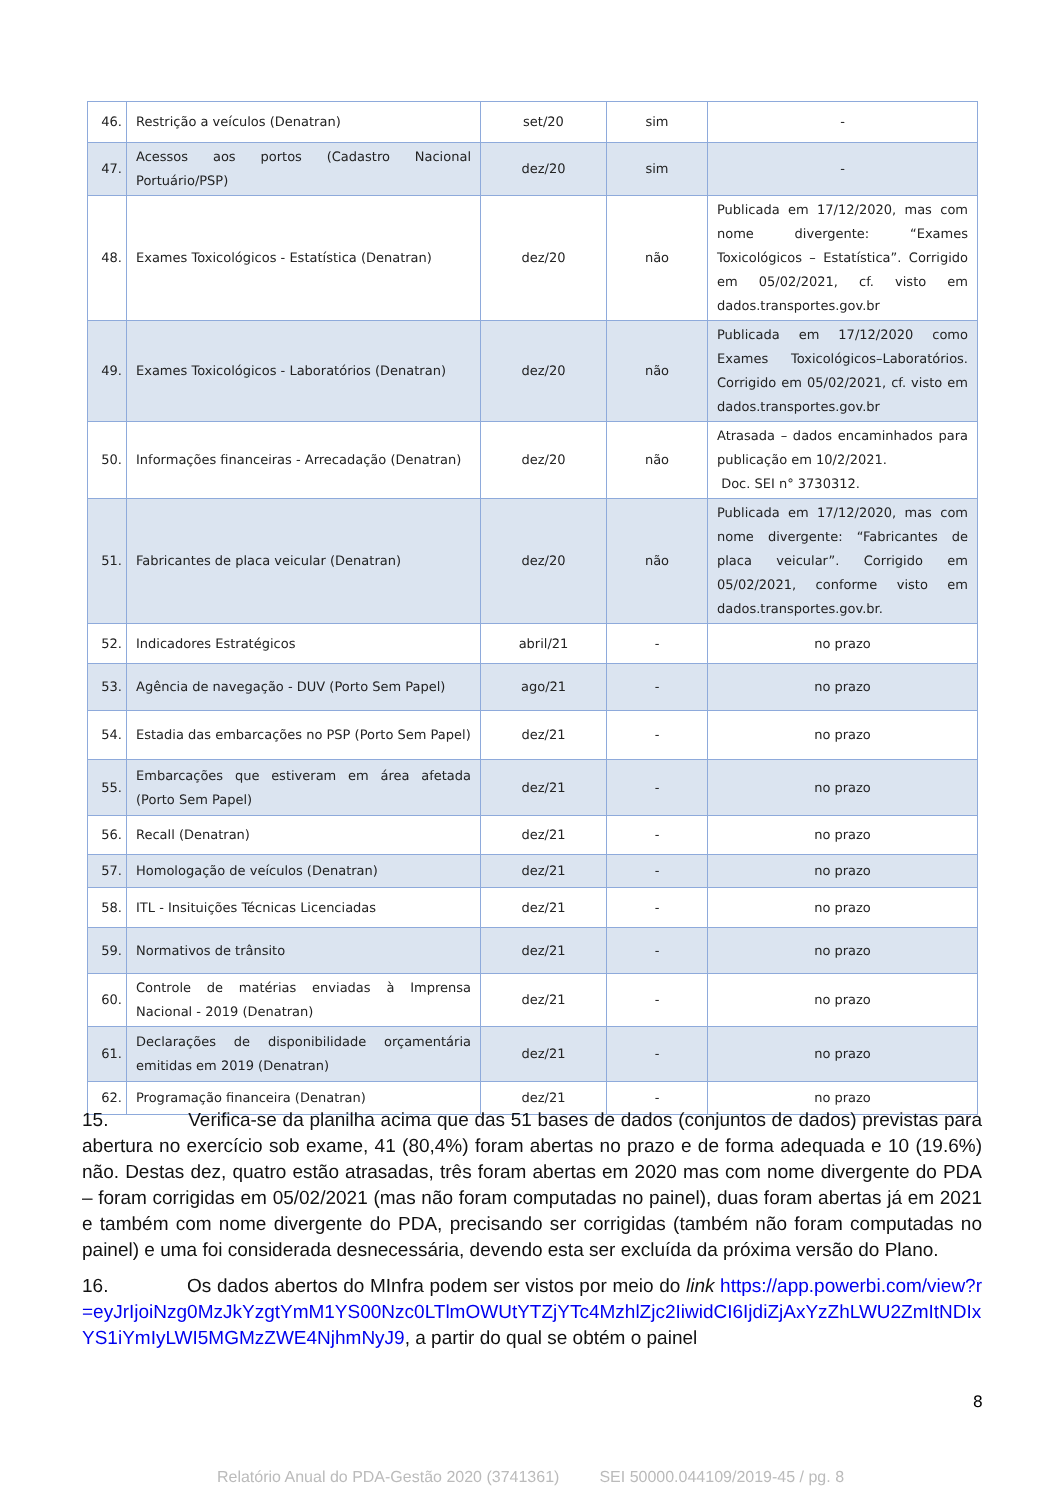| 46. | Restrição a veículos (Denatran) | set/20 | sim | - |
| 47. | Acessos aos portos (Cadastro Nacional Portuário/PSP) | dez/20 | sim | - |
| 48. | Exames Toxicológicos - Estatística (Denatran) | dez/20 | não | Publicada em 17/12/2020, mas com nome divergente: “Exames Toxicológicos – Estatística”. Corrigido em 05/02/2021, cf. visto em dados.transportes.gov.br |
| 49. | Exames Toxicológicos - Laboratórios (Denatran) | dez/20 | não | Publicada em 17/12/2020 como Exames Toxicológicos–Laboratórios. Corrigido em 05/02/2021, cf. visto em dados.transportes.gov.br |
| 50. | Informações financeiras - Arrecadação (Denatran) | dez/20 | não | Atrasada – dados encaminhados para publicação em 10/2/2021. Doc. SEI n° 3730312. |
| 51. | Fabricantes de placa veicular (Denatran) | dez/20 | não | Publicada em 17/12/2020, mas com nome divergente: “Fabricantes de placa veicular”. Corrigido em 05/02/2021, conforme visto em dados.transportes.gov.br. |
| 52. | Indicadores Estratégicos | abril/21 | - | no prazo |
| 53. | Agência de navegação - DUV (Porto Sem Papel) | ago/21 | - | no prazo |
| 54. | Estadia das embarcações no PSP (Porto Sem Papel) | dez/21 | - | no prazo |
| 55. | Embarcações que estiveram em área afetada (Porto Sem Papel) | dez/21 | - | no prazo |
| 56. | Recall (Denatran) | dez/21 | - | no prazo |
| 57. | Homologação de veículos (Denatran) | dez/21 | - | no prazo |
| 58. | ITL - Insituições Técnicas Licenciadas | dez/21 | - | no prazo |
| 59. | Normativos de trânsito | dez/21 | - | no prazo |
| 60. | Controle de matérias enviadas à Imprensa Nacional - 2019 (Denatran) | dez/21 | - | no prazo |
| 61. | Declarações de disponibilidade orçamentária emitidas em 2019 (Denatran) | dez/21 | - | no prazo |
| 62. | Programação financeira (Denatran) | dez/21 | - | no prazo |
15. Verifica-se da planilha acima que das 51 bases de dados (conjuntos de dados) previstas para abertura no exercício sob exame, 41 (80,4%) foram abertas no prazo e de forma adequada e 10 (19.6%) não. Destas dez, quatro estão atrasadas, três foram abertas em 2020 mas com nome divergente do PDA – foram corrigidas em 05/02/2021 (mas não foram computadas no painel), duas foram abertas já em 2021 e também com nome divergente do PDA, precisando ser corrigidas (também não foram computadas no painel) e uma foi considerada desnecessária, devendo esta ser excluída da próxima versão do Plano.
16. Os dados abertos do MInfra podem ser vistos por meio do link https://app.powerbi.com/view?r=eyJrIjoiNzg0MzJkYzgtYmM1YS00Nzc0LTlmOWUtYTZjYTc4MzhlZjc2IiwidCI6IjdiZjAxYzZhLWU2ZmItNDIxYS1iYmIyLWI5MGMzZWE4NjhmNyJ9, a partir do qual se obtém o painel
8
Relatório Anual do PDA-Gestão 2020 (3741361) SEI 50000.044109/2019-45 / pg. 8